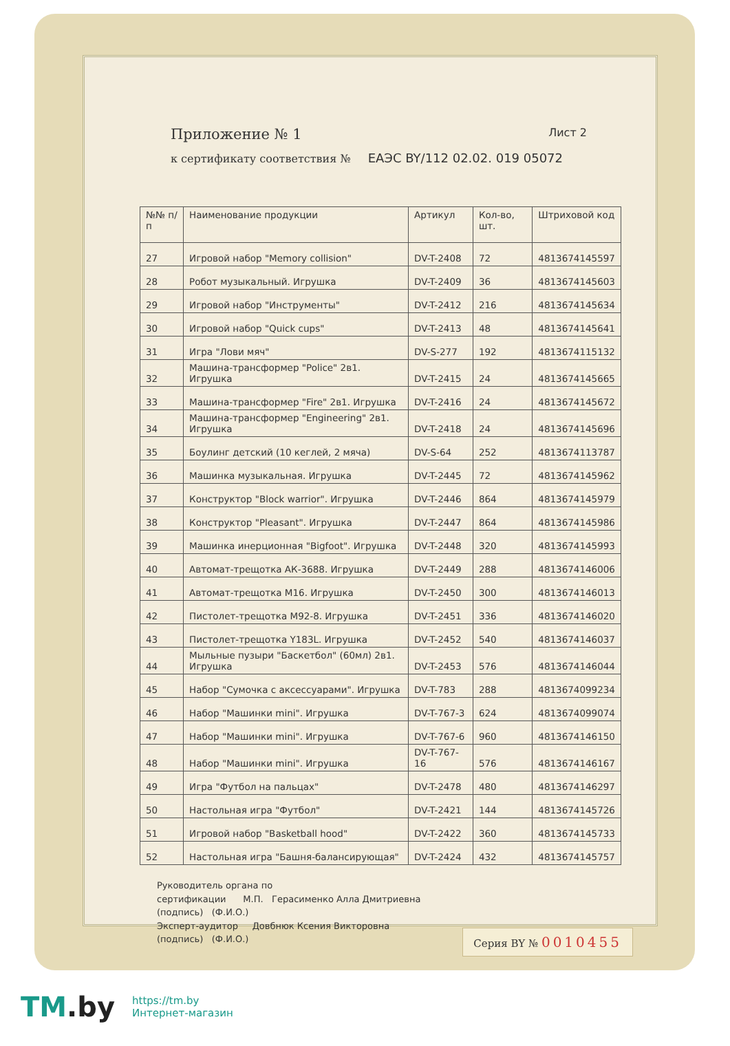Приложение № 1 Лист 2
к сертификату соответствия № ЕАЭС BY/112 02.02. 019 05072
| №№ п/п | Наименование продукции | Артикул | Кол-во, шт. | Штриховой код |
| --- | --- | --- | --- | --- |
| 27 | Игровой набор "Memory collision" | DV-T-2408 | 72 | 4813674145597 |
| 28 | Робот музыкальный. Игрушка | DV-T-2409 | 36 | 4813674145603 |
| 29 | Игровой набор "Инструменты" | DV-T-2412 | 216 | 4813674145634 |
| 30 | Игровой набор "Quick cups" | DV-T-2413 | 48 | 4813674145641 |
| 31 | Игра "Лови мяч" | DV-S-277 | 192 | 4813674115132 |
| 32 | Машина-трансформер "Police" 2в1. Игрушка | DV-T-2415 | 24 | 4813674145665 |
| 33 | Машина-трансформер "Fire" 2в1. Игрушка | DV-T-2416 | 24 | 4813674145672 |
| 34 | Машина-трансформер "Engineering" 2в1. Игрушка | DV-T-2418 | 24 | 4813674145696 |
| 35 | Боулинг детский (10 кеглей, 2 мяча) | DV-S-64 | 252 | 4813674113787 |
| 36 | Машинка музыкальная. Игрушка | DV-T-2445 | 72 | 4813674145962 |
| 37 | Конструктор "Block warrior". Игрушка | DV-T-2446 | 864 | 4813674145979 |
| 38 | Конструктор "Pleasant". Игрушка | DV-T-2447 | 864 | 4813674145986 |
| 39 | Машинка инерционная "Bigfoot". Игрушка | DV-T-2448 | 320 | 4813674145993 |
| 40 | Автомат-трещотка АК-3688. Игрушка | DV-T-2449 | 288 | 4813674146006 |
| 41 | Автомат-трещотка М16. Игрушка | DV-T-2450 | 300 | 4813674146013 |
| 42 | Пистолет-трещотка М92-8. Игрушка | DV-T-2451 | 336 | 4813674146020 |
| 43 | Пистолет-трещотка Y183L. Игрушка | DV-T-2452 | 540 | 4813674146037 |
| 44 | Мыльные пузыри "Баскетбол" (60мл) 2в1. Игрушка | DV-T-2453 | 576 | 4813674146044 |
| 45 | Набор "Сумочка с аксессуарами". Игрушка | DV-T-783 | 288 | 4813674099234 |
| 46 | Набор "Машинки mini". Игрушка | DV-T-767-3 | 624 | 4813674099074 |
| 47 | Набор "Машинки mini". Игрушка | DV-T-767-6 | 960 | 4813674146150 |
| 48 | Набор "Машинки mini". Игрушка | DV-T-767-16 | 576 | 4813674146167 |
| 49 | Игра "Футбол на пальцах" | DV-T-2478 | 480 | 4813674146297 |
| 50 | Настольная игра "Футбол" | DV-T-2421 | 144 | 4813674145726 |
| 51 | Игровой набор "Basketball hood" | DV-T-2422 | 360 | 4813674145733 |
| 52 | Настольная игра "Башня-балансирующая" | DV-T-2424 | 432 | 4813674145757 |
Руководитель органа по
сертификации М.П. Герасименко Алла Дмитриевна
(подпись) (Ф.И.О.)
Эксперт-аудитор Довбнюк Ксения Викторовна
(подпись) (Ф.И.О.)
Серия BY № 0010455
TM.by
https://tm.by
Интернет-магазин